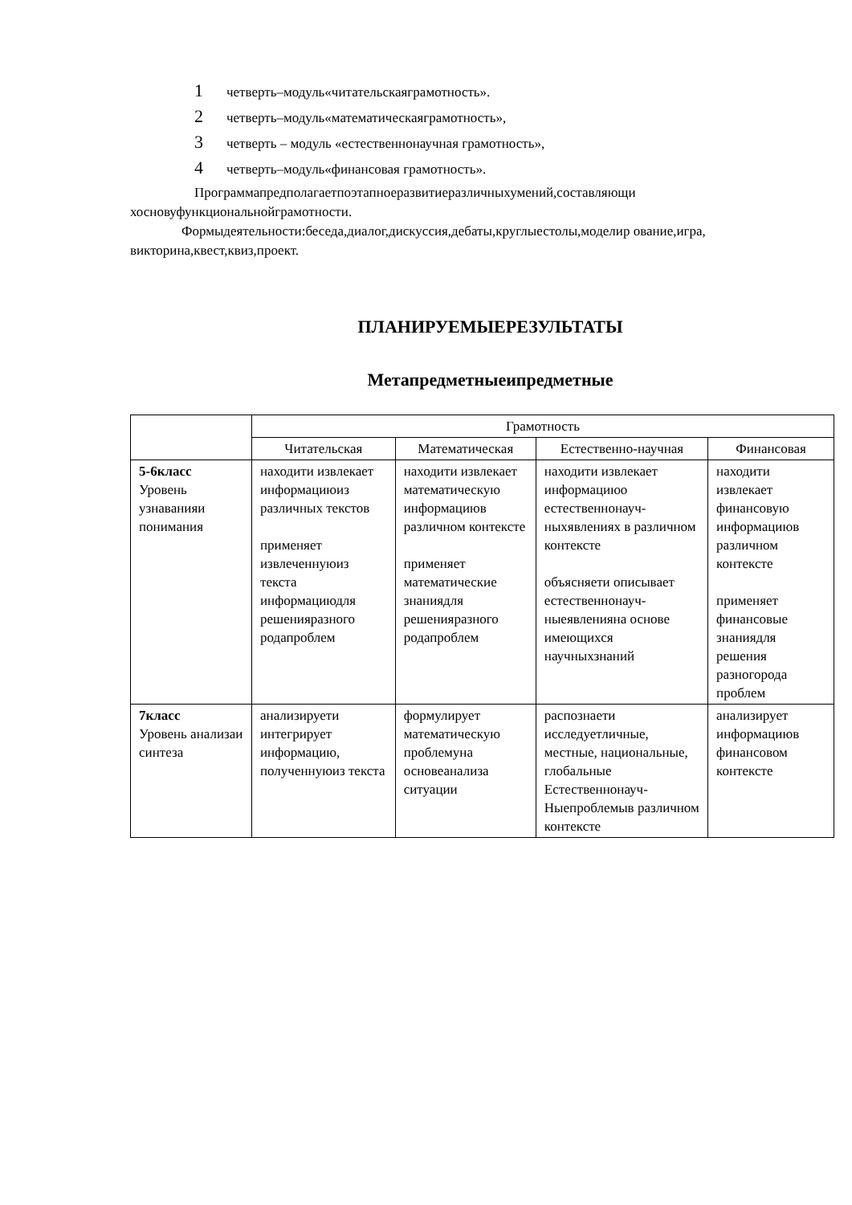1 четверть–модуль«читательскаяграмотность».
2 четверть–модуль«математическаяграмотность»,
3 четверть – модуль «естественнонаучная грамотность»,
4 четверть–модуль«финансовая грамотность».
Программапредполагаетпоэтапноеразвитиеразличныхумений,составляющи хосновуфункциональнойграмотности.
Формыдеятельности:беседа,диалог,дискуссия,дебаты,круглыестолы,моделир ование,игра, викторина,квест,квиз,проект.
ПЛАНИРУЕМЫЕРЕЗУЛЬТАТЫ
Метапредметныеипредметные
| | Грамотность | | | |
| --- | --- | --- | --- | --- |
| | Читательская | Математическая | Естественно-научная | Финансовая |
| 5-6класс Уровень узнаванияи понимания | находити извлекает информациюиз различных текстов применяет извлеченнуюиз текста информациюдля решенияразного родапроблем | находити извлекает математическую информациюв различном контексте применяет математические знаниядля решенияразного родапроблем | находити извлекает информациюо естественнонауч-ныхявлениях в различном контексте объясняети описывает естественнонауч-ныеявленияна основе имеющихся научныхзнаний | находити извлекает финансовую информациюв различном контексте применяет финансовые знаниядля решения разногорода проблем |
| 7класс Уровень анализаи синтеза | анализируети интегрирует информацию, полученнуюиз текста | формулирует математическую проблемуна основеанализа ситуации | распознаети исследуетличные, местные, национальные, глобальные Естественнонауч-Ныепроблемыв различном контексте | анализирует информациюв финансовом контексте |